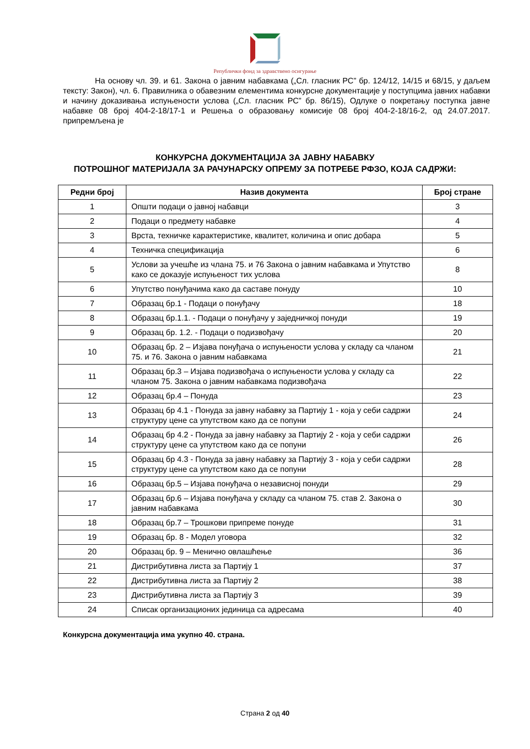Републички фонд за здравствено осигурање
На основу чл. 39. и 61. Закона о јавним набавкама („Сл. гласник РС” бр. 124/12, 14/15 и 68/15, у даљем тексту: Закон), чл. 6. Правилника о обавезним елементима конкурсне документације у поступцима јавних набавки и начину доказивања испуњености услова („Сл. гласник РС” бр. 86/15), Одлуке о покретању поступка јавне набавке 08 број 404-2-18/17-1 и Решења о образовању комисије 08 број 404-2-18/16-2, од 24.07.2017. припремљена је
КОНКУРСНА ДОКУМЕНТАЦИЈА ЗА ЈАВНУ НАБАВКУ
ПОТРОШНОГ МАТЕРИЈАЛА ЗА РАЧУНАРСКУ ОПРЕМУ ЗА ПОТРЕБЕ РФЗО, КОЈА САДРЖИ:
| Редни број | Назив документа | Број стране |
| --- | --- | --- |
| 1 | Општи подаци о јавној набавци | 3 |
| 2 | Подаци о предмету набавке | 4 |
| 3 | Врста, техничке карактеристике, квалитет, количина и опис добара | 5 |
| 4 | Техничка спецификација | 6 |
| 5 | Услови за учешће из члана 75. и 76 Закона о јавним набавкама и Упутство како се доказује испуњеност тих услова | 8 |
| 6 | Упутство понуђачима како да саставе понуду | 10 |
| 7 | Образац бр.1 - Подаци о понуђачу | 18 |
| 8 | Образац бр.1.1. - Подаци о понуђачу у заједничкој понуди | 19 |
| 9 | Образац бр. 1.2. - Подаци о подизвођачу | 20 |
| 10 | Образац бр. 2 – Изјава понуђача о испуњености услова у складу са чланом 75. и 76. Закона о јавним набавкама | 21 |
| 11 | Образац бр.3 – Изјава подизвођача о испуњености услова у складу са чланом 75. Закона о јавним набавкама подизвођача | 22 |
| 12 | Образац бр.4 – Понуда | 23 |
| 13 | Образац бр 4.1 - Понуда за јавну набавку за Партију 1 - која у себи садржи структуру цене са упутством како да се попуни | 24 |
| 14 | Образац бр 4.2 - Понуда за јавну набавку за Партију 2 - која у себи садржи структуру цене са упутством како да се попуни | 26 |
| 15 | Образац бр 4.3 - Понуда за јавну набавку за Партију 3 - која у себи садржи структуру цене са упутством како да се попуни | 28 |
| 16 | Образац бр.5 – Изјава понуђача о независној понуди | 29 |
| 17 | Образац бр.6 – Изјава понуђача у складу са чланом 75. став 2. Закона о јавним набавкама | 30 |
| 18 | Образац бр.7 – Трошкови припреме понуде | 31 |
| 19 | Образац бр. 8 - Модел уговора | 32 |
| 20 | Образац бр. 9 – Менично овлашћење | 36 |
| 21 | Дистрибутивна листа за Партију 1 | 37 |
| 22 | Дистрибутивна листа за Партију 2 | 38 |
| 23 | Дистрибутивна листа за Партију 3 | 39 |
| 24 | Списак организационих јединица са адресама | 40 |
Конкурсна документација има укупно 40. страна.
Страна 2 од 40